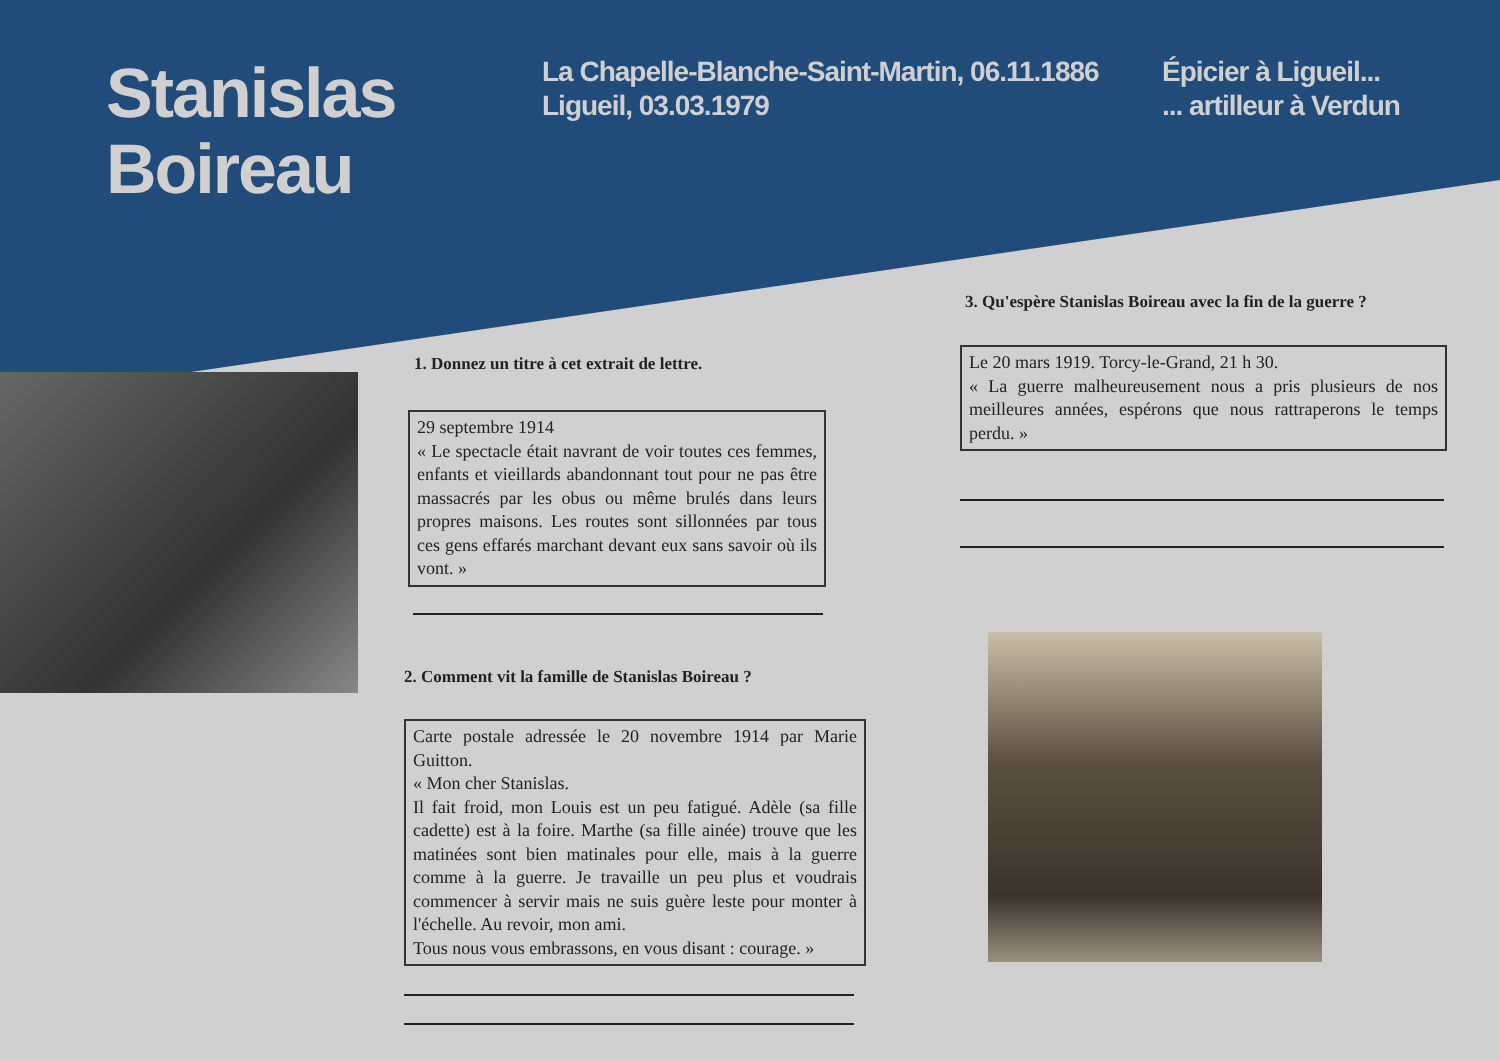Stanislas
Boireau
La Chapelle-Blanche-Saint-Martin, 06.11.1886
Ligueil, 03.03.1979
Épicier à Ligueil...
... artilleur à Verdun
1. Donnez un titre à cet extrait de lettre.
29 septembre 1914
« Le spectacle était navrant de voir toutes ces femmes, enfants et vieillards abandonnant tout pour ne pas être massacrés par les obus ou même brulés dans leurs propres maisons. Les routes sont sillonnées par tous ces gens effarés marchant devant eux sans savoir où ils vont. »
2. Comment vit la famille de Stanislas Boireau ?
Carte postale adressée le 20 novembre 1914 par Marie Guitton.
« Mon cher Stanislas.
Il fait froid, mon Louis est un peu fatigué. Adèle (sa fille cadette) est à la foire. Marthe (sa fille ainée) trouve que les matinées sont bien matinales pour elle, mais à la guerre comme à la guerre. Je travaille un peu plus et voudrais commencer à servir mais ne suis guère leste pour monter à l'échelle. Au revoir, mon ami.
Tous nous vous embrassons, en vous disant : courage. »
3. Qu'espère Stanislas Boireau avec la fin de la guerre ?
Le 20 mars 1919. Torcy-le-Grand, 21 h 30.
« La guerre malheureusement nous a pris plusieurs de nos meilleures années, espérons que nous rattraperons le temps perdu. »